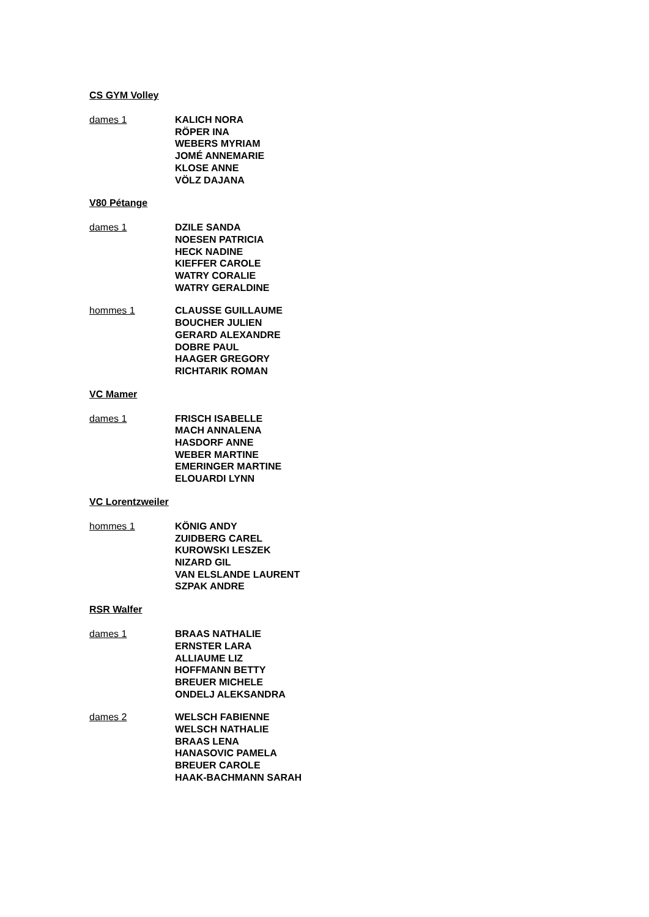CS GYM Volley
dames 1 KALICH NORA
RÖPER INA
WEBERS MYRIAM
JOMÉ ANNEMARIE
KLOSE ANNE
VÖLZ DAJANA
V80 Pétange
dames 1 DZILE SANDA
NOESEN PATRICIA
HECK NADINE
KIEFFER CAROLE
WATRY CORALIE
WATRY GERALDINE
hommes 1 CLAUSSE GUILLAUME
BOUCHER JULIEN
GERARD ALEXANDRE
DOBRE PAUL
HAAGER GREGORY
RICHTARIK ROMAN
VC Mamer
dames 1 FRISCH ISABELLE
MACH ANNALENA
HASDORF ANNE
WEBER MARTINE
EMERINGER MARTINE
ELOUARDI LYNN
VC Lorentzweiler
hommes 1 KÖNIG ANDY
ZUIDBERG CAREL
KUROWSKI LESZEK
NIZARD GIL
VAN ELSLANDE LAURENT
SZPAK ANDRE
RSR Walfer
dames 1 BRAAS NATHALIE
ERNSTER LARA
ALLIAUME LIZ
HOFFMANN BETTY
BREUER MICHELE
ONDELJ ALEKSANDRA
dames 2 WELSCH FABIENNE
WELSCH NATHALIE
BRAAS LENA
HANASOVIC PAMELA
BREUER CAROLE
HAAK-BACHMANN SARAH